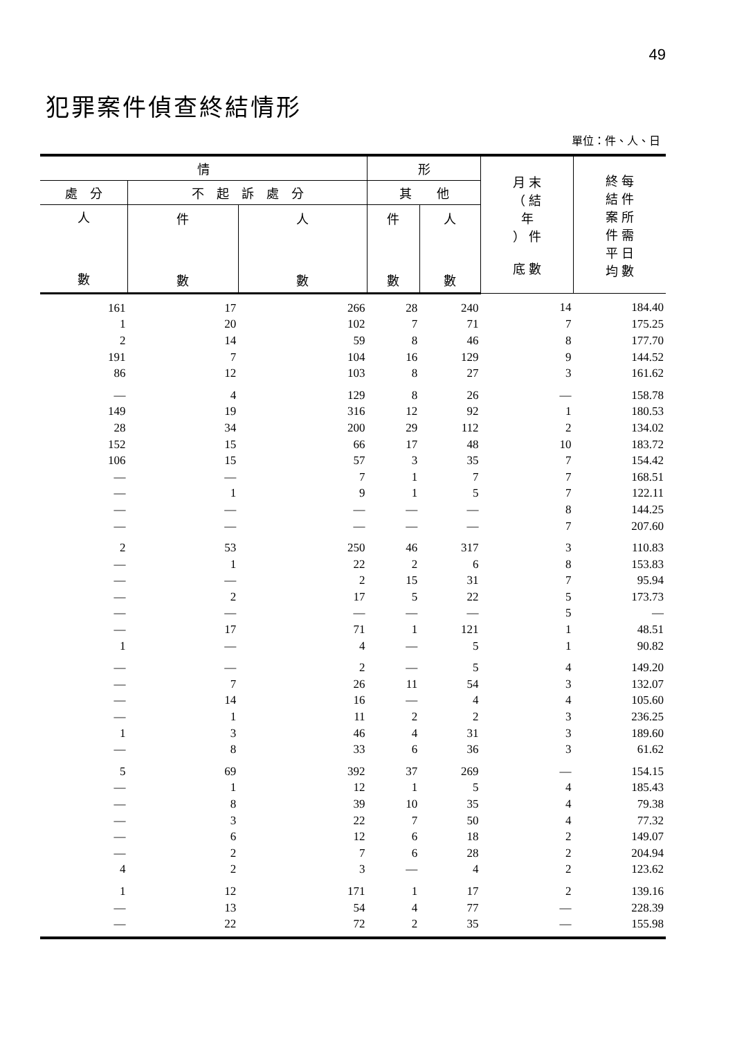49
犯罪案件偵查終結情形
單位：件、人、日
| 情 | | | 形 | | 月 末 （ 結 年 ） 件 底 數 | 終 每 結 件 案 所 件 需 平 日 均 數 |
| --- | --- | --- | --- | --- | --- | --- |
| 處 分 | 不 起 訴 處 分 | | 其 他 | | | |
| 人 數 | 件 數 | 人 數 | 件 數 | 人 數 | | |
| 161 | 17 | 266 | 28 | 240 | 14 | 184.40 |
| 1 | 20 | 102 | 7 | 71 | 7 | 175.25 |
| 2 | 14 | 59 | 8 | 46 | 8 | 177.70 |
| 191 | 7 | 104 | 16 | 129 | 9 | 144.52 |
| 86 | 12 | 103 | 8 | 27 | 3 | 161.62 |
| — | 4 | 129 | 8 | 26 | — | 158.78 |
| 149 | 19 | 316 | 12 | 92 | 1 | 180.53 |
| 28 | 34 | 200 | 29 | 112 | 2 | 134.02 |
| 152 | 15 | 66 | 17 | 48 | 10 | 183.72 |
| 106 | 15 | 57 | 3 | 35 | 7 | 154.42 |
| — | — | 7 | 1 | 7 | 7 | 168.51 |
| — | 1 | 9 | 1 | 5 | 7 | 122.11 |
| — | — | — | — | — | 8 | 144.25 |
| — | — | — | — | — | 7 | 207.60 |
| 2 | 53 | 250 | 46 | 317 | 3 | 110.83 |
| — | 1 | 22 | 2 | 6 | 8 | 153.83 |
| — | — | 2 | 15 | 31 | 7 | 95.94 |
| — | 2 | 17 | 5 | 22 | 5 | 173.73 |
| — | — | — | — | — | 5 | — |
| — | 17 | 71 | 1 | 121 | 1 | 48.51 |
| 1 | — | 4 | — | 5 | 1 | 90.82 |
| — | — | 2 | — | 5 | 4 | 149.20 |
| — | 7 | 26 | 11 | 54 | 3 | 132.07 |
| — | 14 | 16 | — | 4 | 4 | 105.60 |
| — | 1 | 11 | 2 | 2 | 3 | 236.25 |
| 1 | 3 | 46 | 4 | 31 | 3 | 189.60 |
| — | 8 | 33 | 6 | 36 | 3 | 61.62 |
| 5 | 69 | 392 | 37 | 269 | — | 154.15 |
| — | 1 | 12 | 1 | 5 | 4 | 185.43 |
| — | 8 | 39 | 10 | 35 | 4 | 79.38 |
| — | 3 | 22 | 7 | 50 | 4 | 77.32 |
| — | 6 | 12 | 6 | 18 | 2 | 149.07 |
| — | 2 | 7 | 6 | 28 | 2 | 204.94 |
| 4 | 2 | 3 | — | 4 | 2 | 123.62 |
| 1 | 12 | 171 | 1 | 17 | 2 | 139.16 |
| — | 13 | 54 | 4 | 77 | — | 228.39 |
| — | 22 | 72 | 2 | 35 | — | 155.98 |